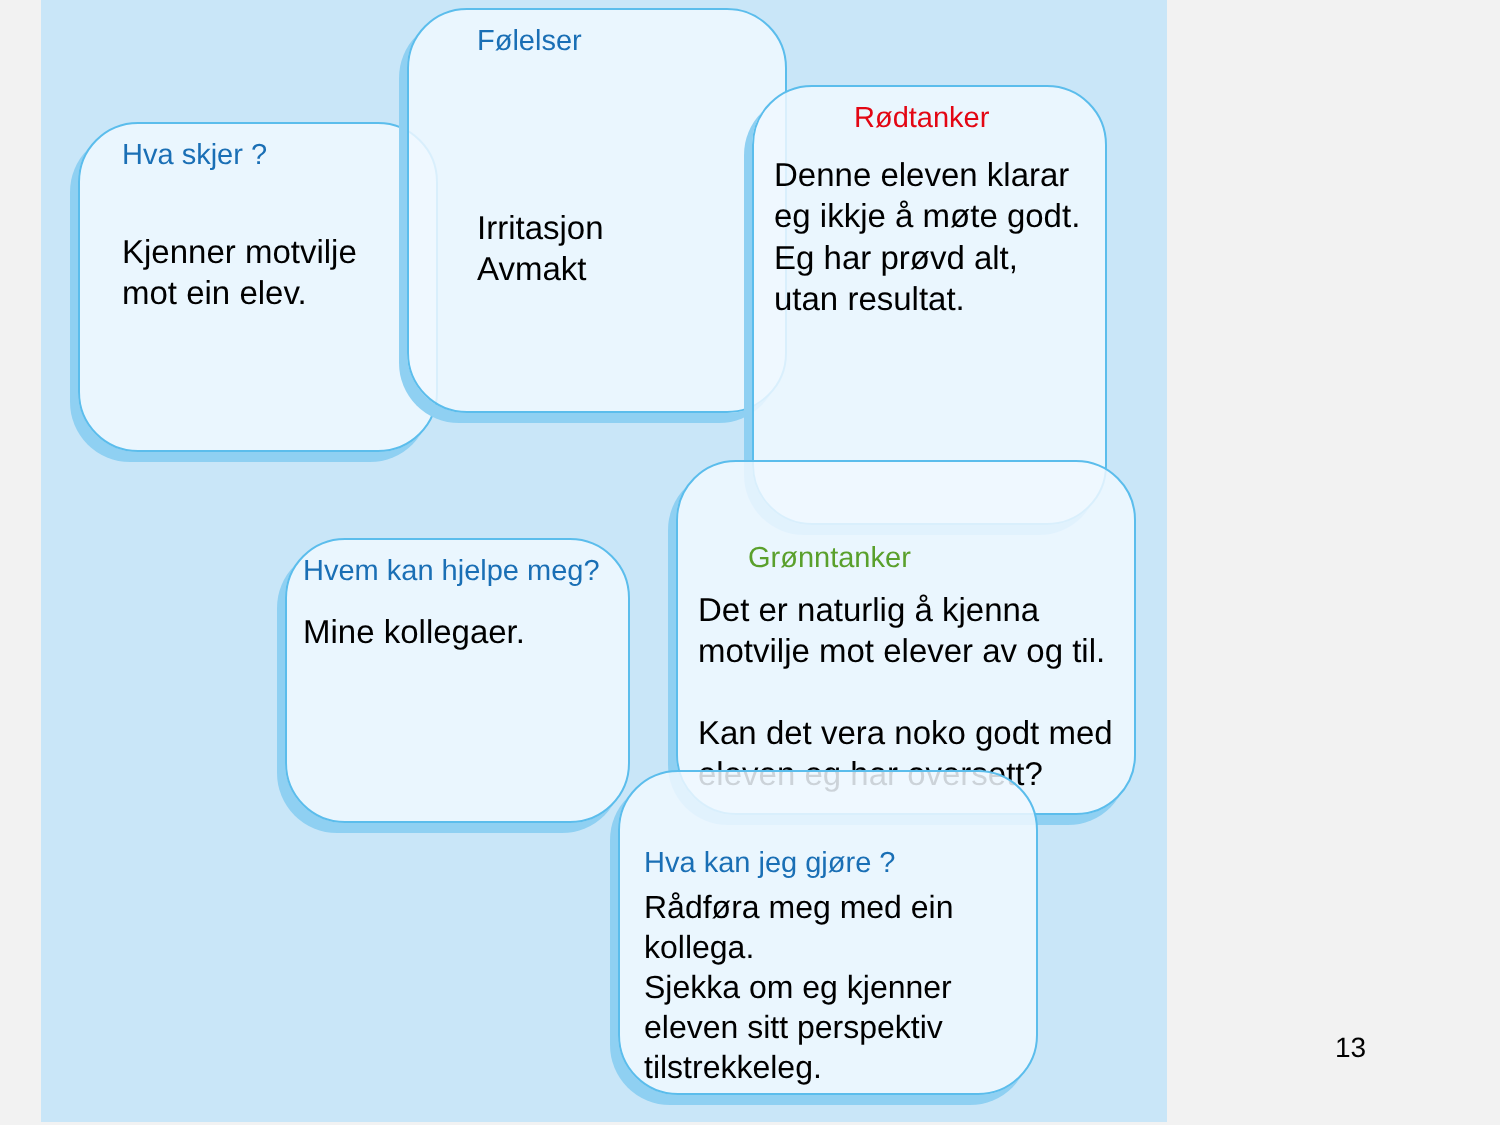Hva skjer ?
Kjenner motvilje
mot ein elev.
Følelser
Irritasjon
Avmakt
Rødtanker
Denne eleven klarar eg ikkje å møte godt.
Eg har prøvd alt, utan resultat.
Grønntanker
Det er naturlig å kjenna motvilje mot elever av og til.
Kan det vera noko godt med eleven eg har oversett?
Hvem kan hjelpe meg?
Mine kollegaer.
Hva kan jeg gjøre ?
Rådføra meg med ein kollega.
Sjekka om eg kjenner eleven sitt perspektiv tilstrekkeleg.
13